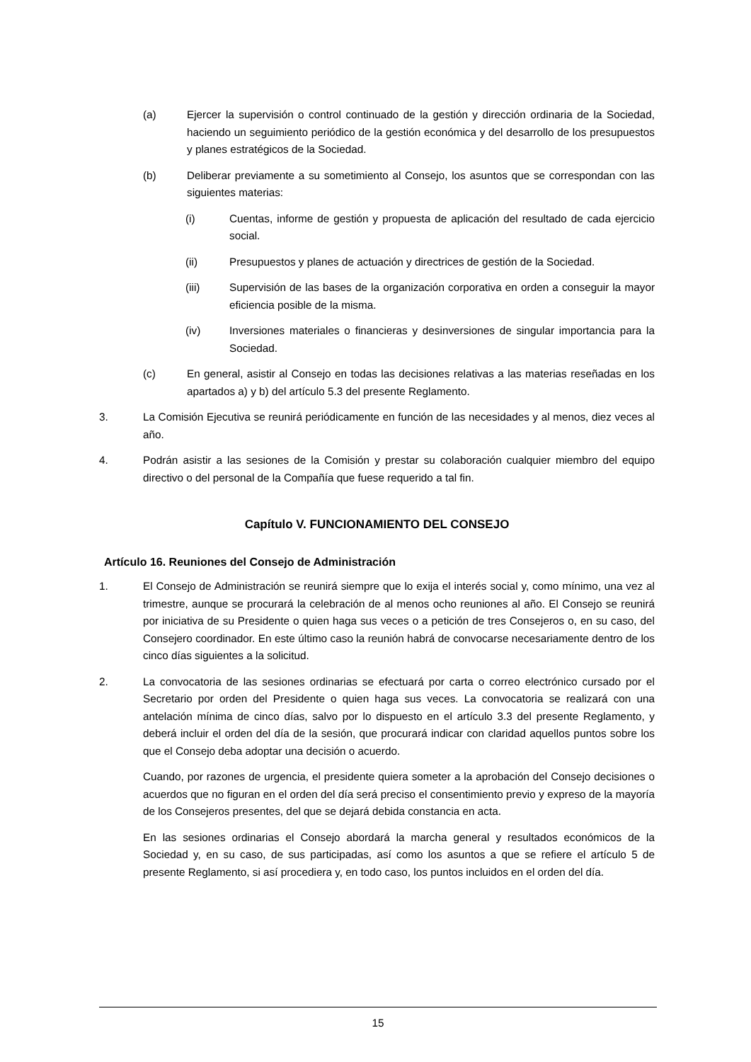(a) Ejercer la supervisión o control continuado de la gestión y dirección ordinaria de la Sociedad, haciendo un seguimiento periódico de la gestión económica y del desarrollo de los presupuestos y planes estratégicos de la Sociedad.
(b) Deliberar previamente a su sometimiento al Consejo, los asuntos que se correspondan con las siguientes materias:
(i) Cuentas, informe de gestión y propuesta de aplicación del resultado de cada ejercicio social.
(ii) Presupuestos y planes de actuación y directrices de gestión de la Sociedad.
(iii) Supervisión de las bases de la organización corporativa en orden a conseguir la mayor eficiencia posible de la misma.
(iv) Inversiones materiales o financieras y desinversiones de singular importancia para la Sociedad.
(c) En general, asistir al Consejo en todas las decisiones relativas a las materias reseñadas en los apartados a) y b) del artículo 5.3 del presente Reglamento.
3. La Comisión Ejecutiva se reunirá periódicamente en función de las necesidades y al menos, diez veces al año.
4. Podrán asistir a las sesiones de la Comisión y prestar su colaboración cualquier miembro del equipo directivo o del personal de la Compañía que fuese requerido a tal fin.
Capítulo V. FUNCIONAMIENTO DEL CONSEJO
Artículo 16. Reuniones del Consejo de Administración
1. El Consejo de Administración se reunirá siempre que lo exija el interés social y, como mínimo, una vez al trimestre, aunque se procurará la celebración de al menos ocho reuniones al año. El Consejo se reunirá por iniciativa de su Presidente o quien haga sus veces o a petición de tres Consejeros o, en su caso, del Consejero coordinador. En este último caso la reunión habrá de convocarse necesariamente dentro de los cinco días siguientes a la solicitud.
2. La convocatoria de las sesiones ordinarias se efectuará por carta o correo electrónico cursado por el Secretario por orden del Presidente o quien haga sus veces. La convocatoria se realizará con una antelación mínima de cinco días, salvo por lo dispuesto en el artículo 3.3 del presente Reglamento, y deberá incluir el orden del día de la sesión, que procurará indicar con claridad aquellos puntos sobre los que el Consejo deba adoptar una decisión o acuerdo.
Cuando, por razones de urgencia, el presidente quiera someter a la aprobación del Consejo decisiones o acuerdos que no figuran en el orden del día será preciso el consentimiento previo y expreso de la mayoría de los Consejeros presentes, del que se dejará debida constancia en acta.
En las sesiones ordinarias el Consejo abordará la marcha general y resultados económicos de la Sociedad y, en su caso, de sus participadas, así como los asuntos a que se refiere el artículo 5 de presente Reglamento, si así procediera y, en todo caso, los puntos incluidos en el orden del día.
15